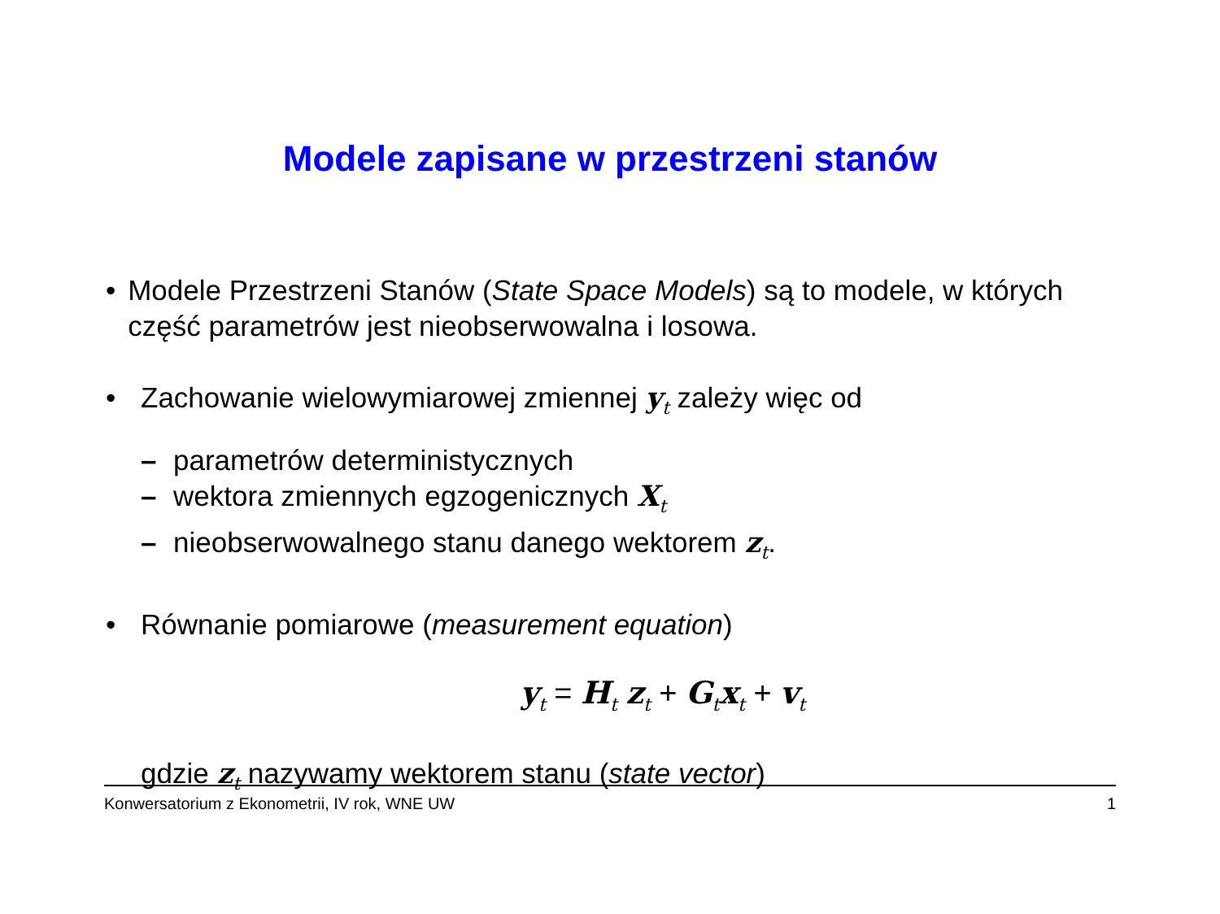Modele zapisane w przestrzeni stanów
• Modele Przestrzeni Stanów (State Space Models) są to modele, w których część parametrów jest nieobserwowalna i losowa.
• Zachowanie wielowymiarowej zmiennej y<sub>t</sub> zależy więc od
– parametrów deterministycznych
– wektora zmiennych egzogenicznych X<sub>t</sub>
– nieobserwowalnego stanu danego wektorem z<sub>t</sub>.
• Równanie pomiarowe (measurement equation)
y<sub>t</sub> = H<sub>t</sub> z<sub>t</sub> + G<sub>t</sub>x<sub>t</sub> + v<sub>t</sub>
gdzie z<sub>t</sub> nazywamy wektorem stanu (state vector)
Konwersatorium z Ekonometrii, IV rok, WNE UW 1